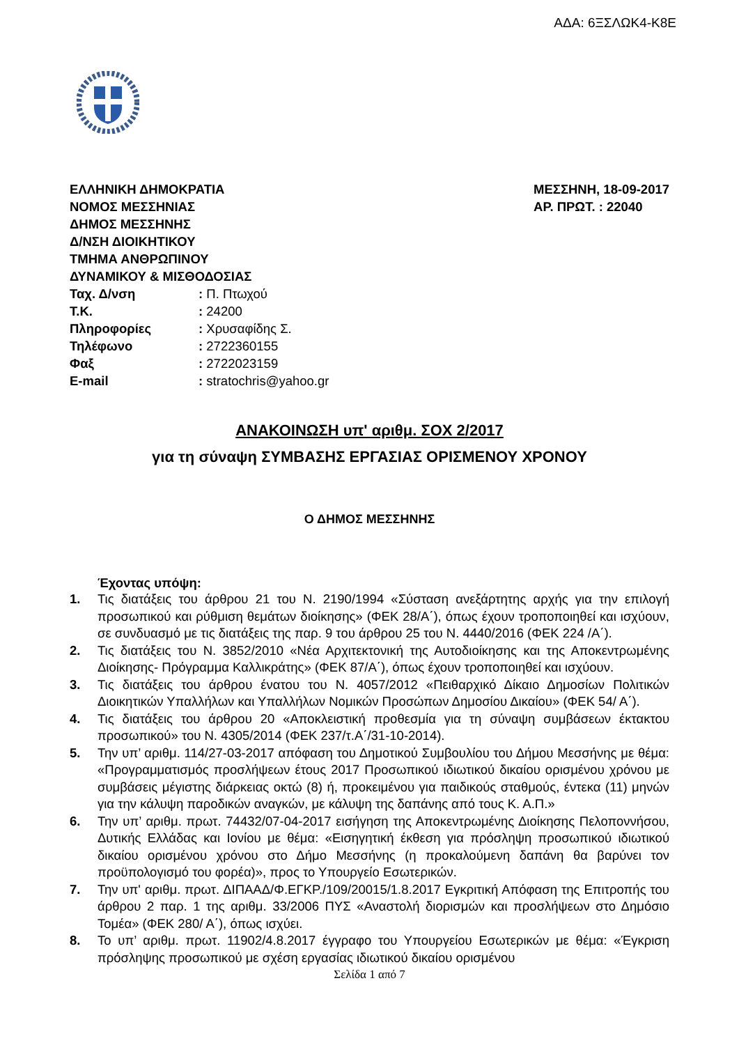ΑΔΑ: 6ΞΣΛΩΚ4-Κ8Ε
ΕΛΛΗΝΙΚΗ ΔΗΜΟΚΡΑΤΙΑ
ΝΟΜΟΣ ΜΕΣΣΗΝΙΑΣ
ΔΗΜΟΣ ΜΕΣΣΗΝΗΣ
Δ/ΝΣΗ ΔΙΟΙΚΗΤΙΚΟΥ
ΤΜΗΜΑ ΑΝΘΡΩΠΙΝΟΥ
ΔΥΝΑΜΙΚΟΥ & ΜΙΣΘΟΔΟΣΙΑΣ
ΜΕΣΣΗΝΗ, 18-09-2017
ΑΡ. ΠΡΩΤ. : 22040
| Ταχ. Δ/νση | : Π. Πτωχού |
| Τ.Κ. | : 24200 |
| Πληροφορίες | : Χρυσαφίδης Σ. |
| Τηλέφωνο | : 2722360155 |
| Φαξ | : 2722023159 |
| E-mail | : stratochris@yahoo.gr |
ΑΝΑΚΟΙΝΩΣΗ υπ' αριθμ. ΣΟΧ 2/2017
για τη σύναψη ΣΥΜΒΑΣΗΣ ΕΡΓΑΣΙΑΣ ΟΡΙΣΜΕΝΟΥ ΧΡΟΝΟΥ
Ο ΔΗΜΟΣ ΜΕΣΣΗΝΗΣ
Έχοντας υπόψη:
1. Τις διατάξεις του άρθρου 21 του Ν. 2190/1994 «Σύσταση ανεξάρτητης αρχής για την επιλογή προσωπικού και ρύθμιση θεμάτων διοίκησης» (ΦΕΚ 28/Α΄), όπως έχουν τροποποιηθεί και ισχύουν, σε συνδυασμό με τις διατάξεις της παρ. 9 του άρθρου 25 του Ν. 4440/2016 (ΦΕΚ 224 /Α΄).
2. Τις διατάξεις του Ν. 3852/2010 «Νέα Αρχιτεκτονική της Αυτοδιοίκησης και της Αποκεντρωμένης Διοίκησης- Πρόγραμμα Καλλικράτης» (ΦΕΚ 87/Α΄), όπως έχουν τροποποιηθεί και ισχύουν.
3. Τις διατάξεις του άρθρου ένατου του Ν. 4057/2012 «Πειθαρχικό Δίκαιο Δημοσίων Πολιτικών Διοικητικών Υπαλλήλων και Υπαλλήλων Νομικών Προσώπων Δημοσίου Δικαίου» (ΦΕΚ 54/ Α΄).
4. Τις διατάξεις του άρθρου 20 «Αποκλειστική προθεσμία για τη σύναψη συμβάσεων έκτακτου προσωπικού» του Ν. 4305/2014 (ΦΕΚ 237/τ.Α΄/31-10-2014).
5. Την υπ’ αριθμ. 114/27-03-2017 απόφαση του Δημοτικού Συμβουλίου του Δήμου Μεσσήνης με θέμα: «Προγραμματισμός προσλήψεων έτους 2017 Προσωπικού ιδιωτικού δικαίου ορισμένου χρόνου με συμβάσεις μέγιστης διάρκειας οκτώ (8) ή, προκειμένου για παιδικούς σταθμούς, έντεκα (11) μηνών για την κάλυψη παροδικών αναγκών, με κάλυψη της δαπάνης από τους Κ. Α.Π.»
6. Την υπ’ αριθμ. πρωτ. 74432/07-04-2017 εισήγηση της Αποκεντρωμένης Διοίκησης Πελοποννήσου, Δυτικής Ελλάδας και Ιονίου με θέμα: «Εισηγητική έκθεση για πρόσληψη προσωπικού ιδιωτικού δικαίου ορισμένου χρόνου στο Δήμο Μεσσήνης (η προκαλούμενη δαπάνη θα βαρύνει τον προϋπολογισμό του φορέα)», προς το Υπουργείο Εσωτερικών.
7. Την υπ' αριθμ. πρωτ. ΔΙΠΑΑΔ/Φ.ΕΓΚΡ./109/20015/1.8.2017 Εγκριτική Απόφαση της Επιτροπής του άρθρου 2 παρ. 1 της αριθμ. 33/2006 ΠΥΣ «Αναστολή διορισμών και προσλήψεων στο Δημόσιο Τομέα» (ΦΕΚ 280/ Α΄), όπως ισχύει.
8. Το υπ’ αριθμ. πρωτ. 11902/4.8.2017 έγγραφο του Υπουργείου Εσωτερικών με θέμα: «Έγκριση πρόσληψης προσωπικού με σχέση εργασίας ιδιωτικού δικαίου ορισμένου
Σελίδα 1 από 7